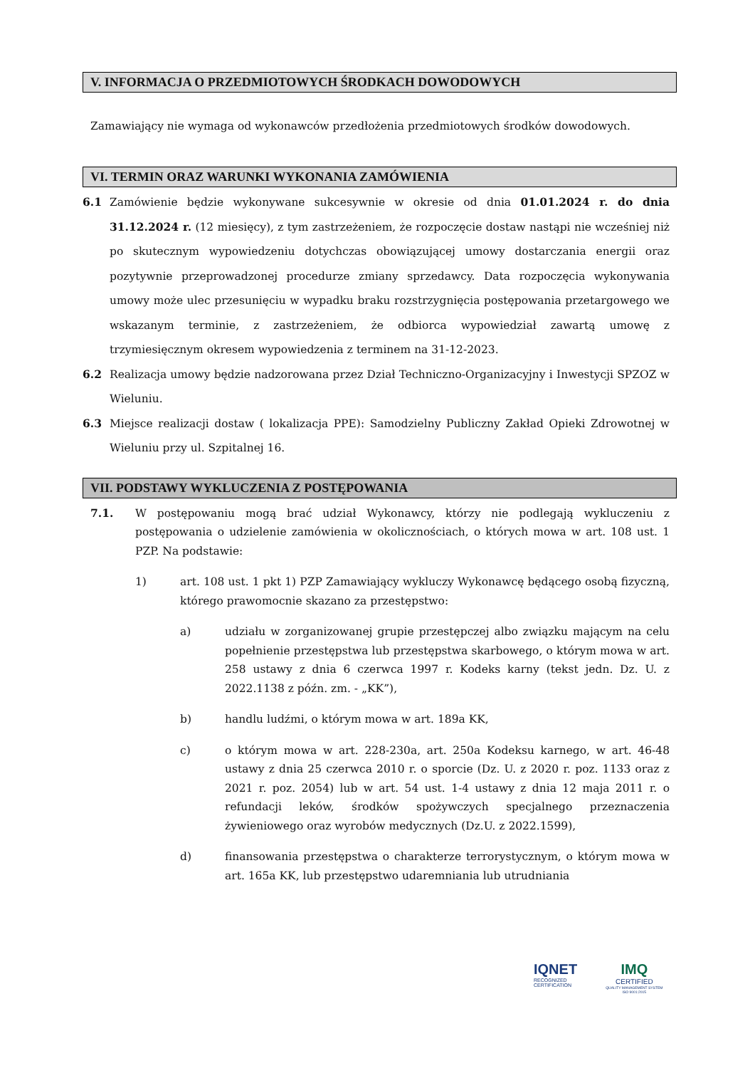V. INFORMACJA O PRZEDMIOTOWYCH ŚRODKACH DOWODOWYCH
Zamawiający nie wymaga od wykonawców przedłożenia przedmiotowych środków dowodowych.
VI. TERMIN ORAZ WARUNKI WYKONANIA ZAMÓWIENIA
6.1 Zamówienie będzie wykonywane sukcesywnie w okresie od dnia 01.01.2024 r. do dnia 31.12.2024 r. (12 miesięcy), z tym zastrzeżeniem, że rozpoczęcie dostaw nastąpi nie wcześniej niż po skutecznym wypowiedzeniu dotychczas obowiązującej umowy dostarczania energii oraz pozytywnie przeprowadzonej procedurze zmiany sprzedawcy. Data rozpoczęcia wykonywania umowy może ulec przesunięciu w wypadku braku rozstrzygnięcia postępowania przetargowego we wskazanym terminie, z zastrzeżeniem, że odbiorca wypowiedział zawartą umowę z trzymiesięcznym okresem wypowiedzenia z terminem na 31-12-2023.
6.2 Realizacja umowy będzie nadzorowana przez Dział Techniczno-Organizacyjny i Inwestycji SPZOZ w Wieluniu.
6.3 Miejsce realizacji dostaw ( lokalizacja PPE): Samodzielny Publiczny Zakład Opieki Zdrowotnej w Wieluniu przy ul. Szpitalnej 16.
VII. PODSTAWY WYKLUCZENIA Z POSTĘPOWANIA
7.1. W postępowaniu mogą brać udział Wykonawcy, którzy nie podlegają wykluczeniu z postępowania o udzielenie zamówienia w okolicznościach, o których mowa w art. 108 ust. 1 PZP. Na podstawie:
1) art. 108 ust. 1 pkt 1) PZP Zamawiający wykluczy Wykonawcę będącego osobą fizyczną, którego prawomocnie skazano za przestępstwo:
a) udziału w zorganizowanej grupie przestępczej albo związku mającym na celu popełnienie przestępstwa lub przestępstwa skarbowego, o którym mowa w art. 258 ustawy z dnia 6 czerwca 1997 r. Kodeks karny (tekst jedn. Dz. U. z 2022.1138 z późn. zm. - „KK”),
b) handlu ludźmi, o którym mowa w art. 189a KK,
c) o którym mowa w art. 228-230a, art. 250a Kodeksu karnego, w art. 46-48 ustawy z dnia 25 czerwca 2010 r. o sporcie (Dz. U. z 2020 r. poz. 1133 oraz z 2021 r. poz. 2054) lub w art. 54 ust. 1-4 ustawy z dnia 12 maja 2011 r. o refundacji leków, środków spożywczych specjalnego przeznaczenia żywieniowego oraz wyrobów medycznych (Dz.U. z 2022.1599),
d) finansowania przestępstwa o charakterze terrorystycznym, o którym mowa w art. 165a KK, lub przestępstwo udaremniania lub utrudniania
IQNET
RECOGNIZED
CERTIFICATION
IMQ
CERTIFIED
QUALITY MANAGEMENT SYSTEM
ISO 9001:2015